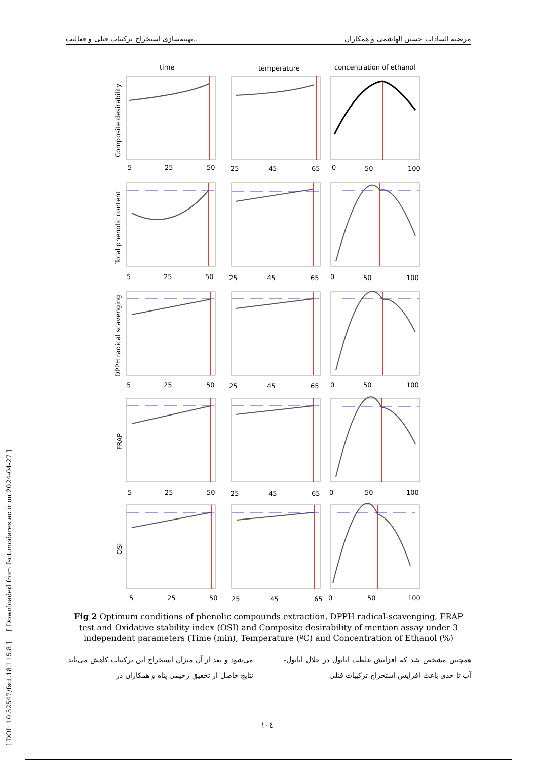بهینه‌سازی استخراج ترکیبات فنلی و فعالیت... مرضیه السادات حسین الهاشمی و همکاران
time
temperature
concentration of ethanol
Composite desirability
Total phenolic content
DPPH radical scavenging
FRAP
OSI
5
25
50
25
45
65
0
50
100
5
25
50
25
45
65
0
50
100
5
25
50
25
45
65
0
50
100
5
25
50
25
45
65
0
50
100
5
25
50
25
45
65
0
50
100
Fig 2 Optimum conditions of phenolic compounds extraction, DPPH radical-scavenging, FRAP test and Oxidative stability index (OSI) and Composite desirability of mention assay under 3 independent parameters (Time (min), Temperature (ºC) and Concentration of Ethanol (%)
همچنین مشخص شد که افزایش غلظت اتانول در حلال اتانول-آب تا حدی باعث افزایش استخراج ترکیبات فنلی
می‌شود و بعد از آن میزان استخراج این ترکیبات کاهش می‌یابد. نتایج حاصل از تحقیق رحیمی پناه و همکاران در
[ DOI: 10.52547/fsct.18.115.8 ] [ Downloaded from fsct.modares.ac.ir on 2024-04-27 ]
١٠٤